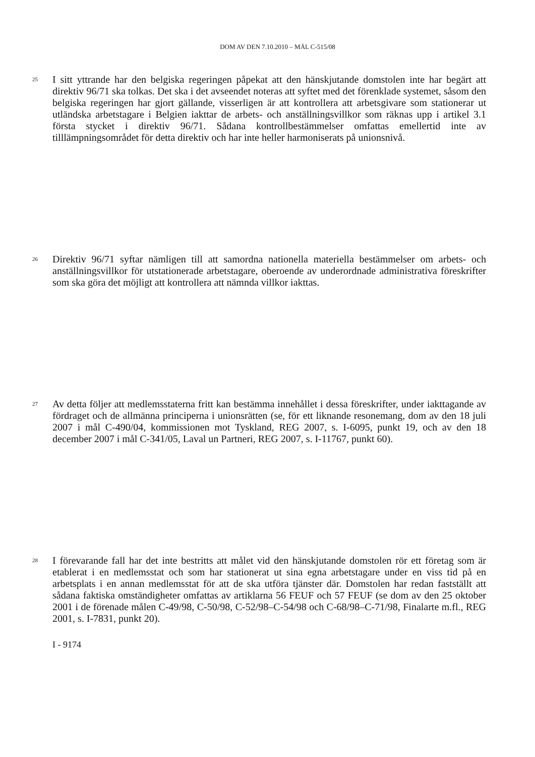DOM AV DEN 7.10.2010 – MÅL C-515/08
25
I sitt yttrande har den belgiska regeringen påpekat att den hänskjutande domstolen inte har begärt att direktiv 96/71 ska tolkas. Det ska i det avseendet noteras att syftet med det förenklade systemet, såsom den belgiska regeringen har gjort gällande, visserligen är att kontrollera att arbetsgivare som stationerar ut utländska arbetstagare i Belgien iakttar de arbets- och anställningsvillkor som räknas upp i artikel 3.1 första stycket i direktiv 96/71. Sådana kontrollbestämmelser omfattas emellertid inte av tilllämpningsområdet för detta direktiv och har inte heller harmoniserats på unionsnivå.
26
Direktiv 96/71 syftar nämligen till att samordna nationella materiella bestämmelser om arbets- och anställningsvillkor för utstationerade arbetstagare, oberoende av underordnade administrativa föreskrifter som ska göra det möjligt att kontrollera att nämnda villkor iakttas.
27
Av detta följer att medlemsstaterna fritt kan bestämma innehållet i dessa föreskrifter, under iakttagande av fördraget och de allmänna principerna i unionsrätten (se, för ett liknande resonemang, dom av den 18 juli 2007 i mål C-490/04, kommissionen mot Tyskland, REG 2007, s. I-6095, punkt 19, och av den 18 december 2007 i mål C-341/05, Laval un Partneri, REG 2007, s. I-11767, punkt 60).
28
I förevarande fall har det inte bestritts att målet vid den hänskjutande domstolen rör ett företag som är etablerat i en medlemsstat och som har stationerat ut sina egna arbetstagare under en viss tid på en arbetsplats i en annan medlemsstat för att de ska utföra tjänster där. Domstolen har redan fastställt att sådana faktiska omständigheter omfattas av artiklarna 56 FEUF och 57 FEUF (se dom av den 25 oktober 2001 i de förenade målen C-49/98, C-50/98, C-52/98–C-54/98 och C-68/98–C-71/98, Finalarte m.fl., REG 2001, s. I-7831, punkt 20).
I - 9174